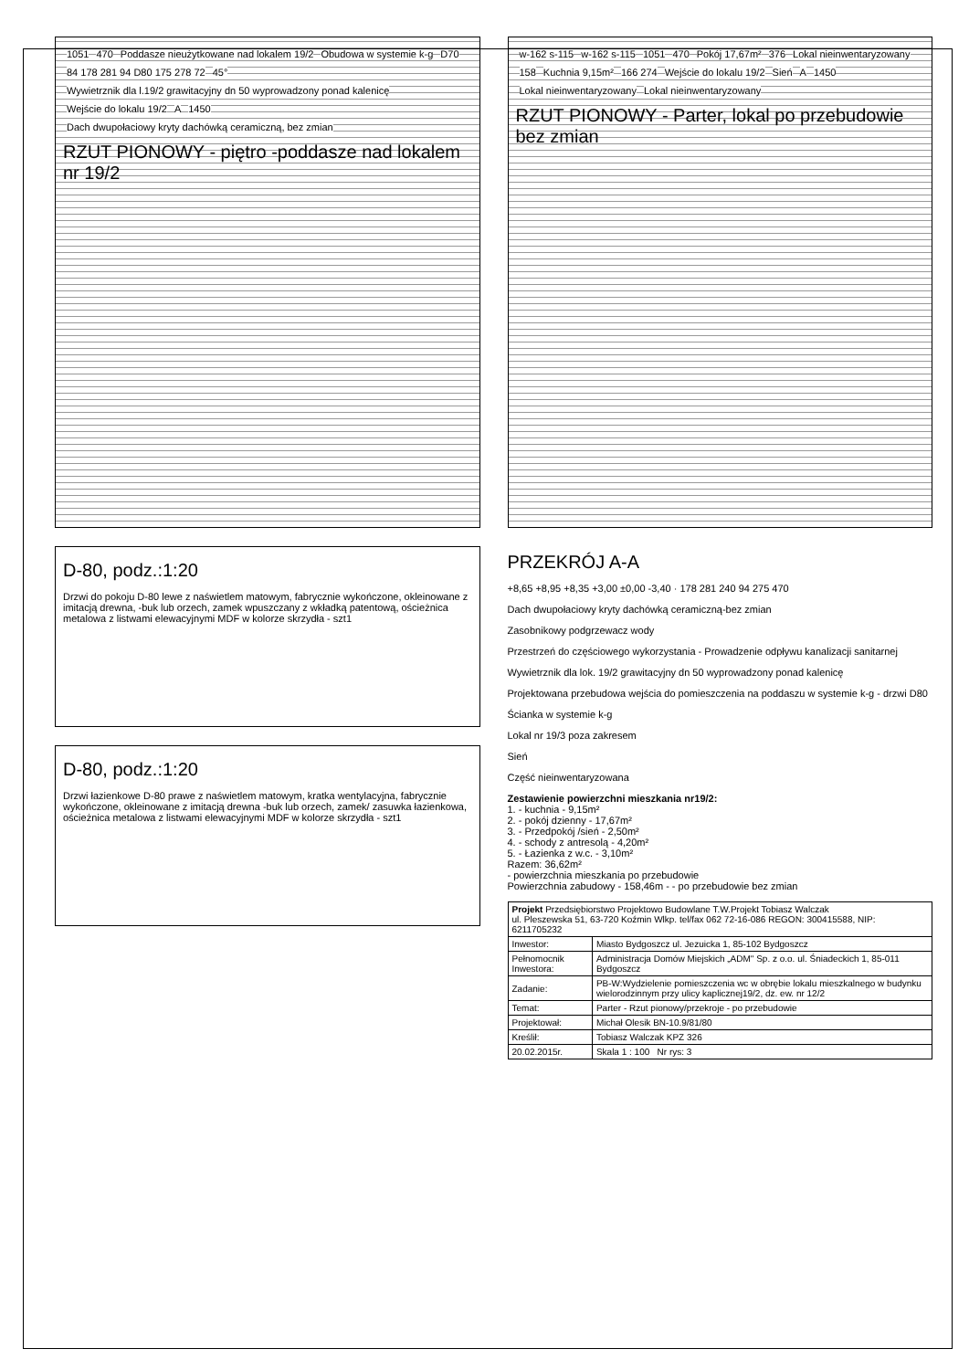1051 470
Poddasze nieużytkowane nad lokalem 19/2
Obudowa w systemie k-g D70 84 178 281 94 D80 175 278 72 45°
Wywietrznik dla l.19/2 grawitacyjny dn 50 wyprowadzony ponad kalenicę
Wejście do lokalu 19/2 A 1450
Dach dwupołaciowy kryty dachówką ceramiczną, bez zmian
RZUT PIONOWY - piętro -poddasze nad lokalem nr 19/2
w-162 s-115 w-162 s-115 1051 470 Pokój 17,67m² 376 Lokal nieinwentaryzowany 158 Kuchnia 9,15m² 166 274 Wejście do lokalu 19/2 Sień A 1450 Lokal nieinwentaryzowany Lokal nieinwentaryzowany
RZUT PIONOWY - Parter, lokal po przebudowie bez zmian
D-80, podz.:1:20
Drzwi do pokoju D-80 lewe z naświetlem matowym, fabrycznie wykończone, okleinowane z imitacją drewna, -buk lub orzech, zamek wpuszczany z wkładką patentową, ościeżnica metalowa z listwami elewacyjnymi MDF w kolorze skrzydła - szt1
D-80, podz.:1:20
Drzwi łazienkowe D-80 prawe z naświetlem matowym, kratka wentylacyjna, fabrycznie wykończone, okleinowane z imitacją drewna -buk lub orzech, zamek/ zasuwka łazienkowa, ościeżnica metalowa z listwami elewacyjnymi MDF w kolorze skrzydła - szt1
PRZEKRÓJ A-A
+8,65 +8,95 +8,35 +3,00 ±0,00 -3,40 · 178 281 240 94 275 470
Dach dwupołaciowy kryty dachówką ceramiczną-bez zmian
Zasobnikowy podgrzewacz wody
Przestrzeń do częściowego wykorzystania - Prowadzenie odpływu kanalizacji sanitarnej
Wywietrznik dla lok. 19/2 grawitacyjny dn 50 wyprowadzony ponad kalenicę
Projektowana przebudowa wejścia do pomieszczenia na poddaszu w systemie k-g - drzwi D80
Ścianka w systemie k-g
Lokal nr 19/3 poza zakresem
Sień
Część nieinwentaryzowana
Zestawienie powierzchni mieszkania nr19/2:
1. - kuchnia - 9,15m²
2. - pokój dzienny - 17,67m²
3. - Przedpokój /sień - 2,50m²
4. - schody z antresolą - 4,20m²
5. - Łazienka z w.c. - 3,10m²
Razem: 36,62m²
- powierzchnia mieszkania po przebudowie
Powierzchnia zabudowy - 158,46m - - po przebudowie bez zmian
| Projekt Przedsiębiorstwo Projektowo Budowlane T.W.Projekt Tobiasz Walczak ul. Pleszewska 51, 63-720 Koźmin Wlkp. tel/fax 062 72-16-086 REGON: 300415588, NIP: 6211705232 | |
| Inwestor: | Miasto Bydgoszcz ul. Jezuicka 1, 85-102 Bydgoszcz |
| Pełnomocnik Inwestora: | Administracja Domów Miejskich „ADM" Sp. z o.o. ul. Śniadeckich 1, 85-011 Bydgoszcz |
| Zadanie: | PB-W:Wydzielenie pomieszczenia wc w obrębie lokalu mieszkalnego w budynku wielorodzinnym przy ulicy kaplicznej19/2, dz. ew. nr 12/2 |
| Temat: | Parter - Rzut pionowy/przekroje - po przebudowie |
| Projektował: | Michał Olesik BN-10.9/81/80 |
| Kreślił: | Tobiasz Walczak KPZ 326 |
| 20.02.2015r. | Skala 1 : 100 Nr rys: 3 |